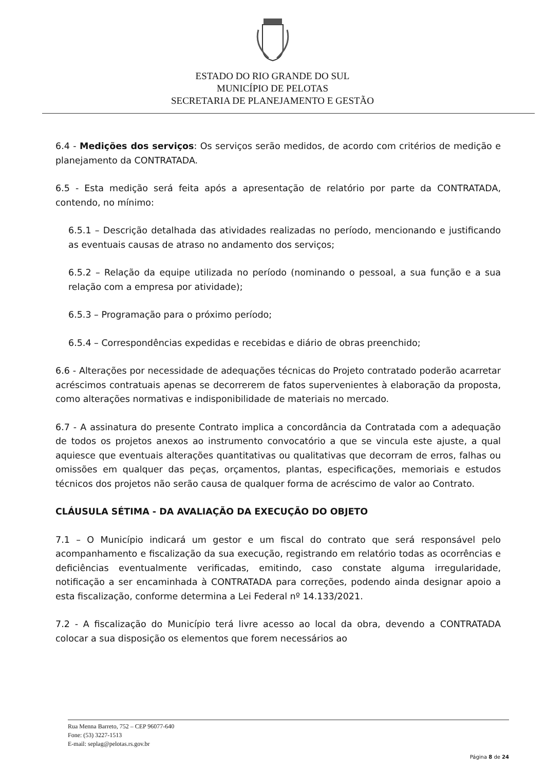ESTADO DO RIO GRANDE DO SUL
MUNICÍPIO DE PELOTAS
SECRETARIA DE PLANEJAMENTO E GESTÃO
6.4 - Medições dos serviços: Os serviços serão medidos, de acordo com critérios de medição e planejamento da CONTRATADA.
6.5 - Esta medição será feita após a apresentação de relatório por parte da CONTRATADA, contendo, no mínimo:
6.5.1 – Descrição detalhada das atividades realizadas no período, mencionando e justificando as eventuais causas de atraso no andamento dos serviços;
6.5.2 – Relação da equipe utilizada no período (nominando o pessoal, a sua função e a sua relação com a empresa por atividade);
6.5.3 – Programação para o próximo período;
6.5.4 – Correspondências expedidas e recebidas e diário de obras preenchido;
6.6 - Alterações por necessidade de adequações técnicas do Projeto contratado poderão acarretar acréscimos contratuais apenas se decorrerem de fatos supervenientes à elaboração da proposta, como alterações normativas e indisponibilidade de materiais no mercado.
6.7 - A assinatura do presente Contrato implica a concordância da Contratada com a adequação de todos os projetos anexos ao instrumento convocatório a que se vincula este ajuste, a qual aquiesce que eventuais alterações quantitativas ou qualitativas que decorram de erros, falhas ou omissões em qualquer das peças, orçamentos, plantas, especificações, memoriais e estudos técnicos dos projetos não serão causa de qualquer forma de acréscimo de valor ao Contrato.
CLÁUSULA SÉTIMA - DA AVALIAÇÃO DA EXECUÇÃO DO OBJETO
7.1 – O Município indicará um gestor e um fiscal do contrato que será responsável pelo acompanhamento e fiscalização da sua execução, registrando em relatório todas as ocorrências e deficiências eventualmente verificadas, emitindo, caso constate alguma irregularidade, notificação a ser encaminhada à CONTRATADA para correções, podendo ainda designar apoio a esta fiscalização, conforme determina a Lei Federal nº 14.133/2021.
7.2 - A fiscalização do Município terá livre acesso ao local da obra, devendo a CONTRATADA colocar a sua disposição os elementos que forem necessários ao
Rua Menna Barreto, 752 – CEP 96077-640
Fone: (53) 3227-1513
E-mail: seplag@pelotas.rs.gov.br
Página 8 de 24